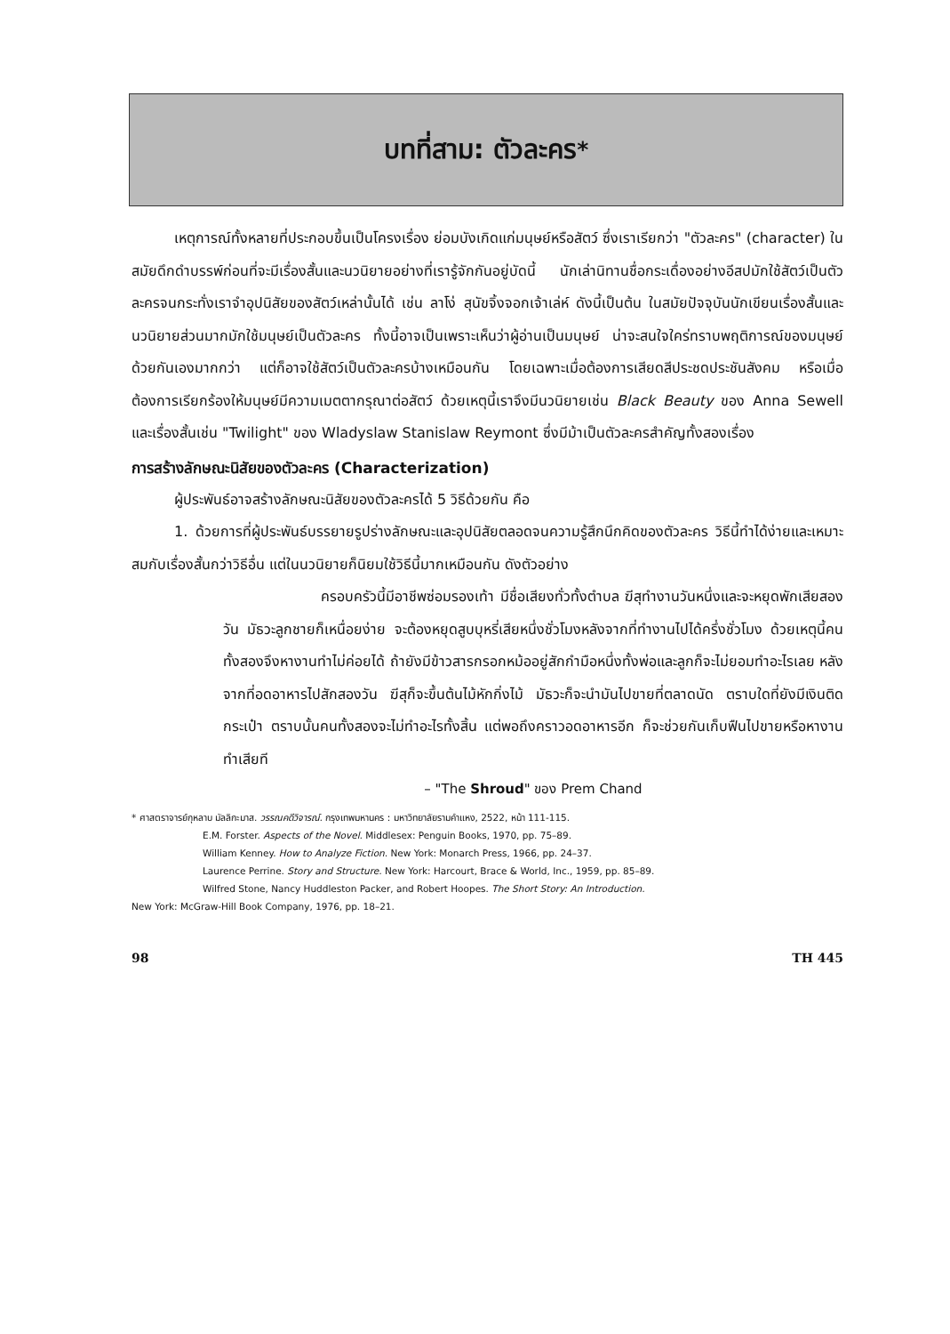บทที่สาม: ตัวละคร<sup>*</sup>
เหตุการณ์ทั้งหลายที่ประกอบขึ้นเป็นโครงเรื่อง ย่อมบังเกิดแก่มนุษย์หรือสัตว์ ซึ่งเราเรียกว่า "ตัวละคร" (character) ในสมัยดึกดำบรรพ์ก่อนที่จะมีเรื่องสั้นและนวนิยายอย่างที่เรารู้จักกันอยู่บัดนี้ นักเล่านิทานชื่อกระเดื่องอย่างอีสปมักใช้สัตว์เป็นตัวละครจนกระทั่งเราจำอุปนิสัยของสัตว์เหล่านั้นได้ เช่น ลาโง่ สุนัขจิ้งจอกเจ้าเล่ห์ ดังนี้เป็นต้น ในสมัยปัจจุบันนักเขียนเรื่องสั้นและนวนิยายส่วนมากมักใช้มนุษย์เป็นตัวละคร ทั้งนี้อาจเป็นเพราะเห็นว่าผู้อ่านเป็นมนุษย์ น่าจะสนใจใคร่ทราบพฤติการณ์ของมนุษย์ด้วยกันเองมากกว่า แต่ก็อาจใช้สัตว์เป็นตัวละครบ้างเหมือนกัน โดยเฉพาะเมื่อต้องการเสียดสีประชดประชันสังคม หรือเมื่อต้องการเรียกร้องให้มนุษย์มีความเมตตากรุณาต่อสัตว์ ด้วยเหตุนี้เราจึงมีนวนิยายเช่น Black Beauty ของ Anna Sewell และเรื่องสั้นเช่น "Twilight" ของ Wladyslaw Stanislaw Reymont ซึ่งมีม้าเป็นตัวละครสำคัญทั้งสองเรื่อง
การสร้างลักษณะนิสัยของตัวละคร (Characterization)
ผู้ประพันธ์อาจสร้างลักษณะนิสัยของตัวละครได้ 5 วิธีด้วยกัน คือ
1. ด้วยการที่ผู้ประพันธ์บรรยายรูปร่างลักษณะและอุปนิสัยตลอดจนความรู้สึกนึกคิดของตัวละคร วิธีนี้ทำได้ง่ายและเหมาะสมกับเรื่องสั้นกว่าวิธีอื่น แต่ในนวนิยายก็นิยมใช้วิธีนี้มากเหมือนกัน ดังตัวอย่าง
ครอบครัวนี้มีอาชีพซ่อมรองเท้า มีชื่อเสียงทั่วทั้งตำบล ฆีสุทำงานวันหนึ่งและจะหยุดพักเสียสองวัน มัธวะลูกชายก็เหนื่อยง่าย จะต้องหยุดสูบบุหรี่เสียหนึ่งชั่วโมงหลังจากที่ทำงานไปได้ครึ่งชั่วโมง ด้วยเหตุนี้คนทั้งสองจึงหางานทำไม่ค่อยได้ ถ้ายังมีข้าวสารกรอกหม้ออยู่สักกำมือหนึ่งทั้งพ่อและลูกก็จะไม่ยอมทำอะไรเลย หลังจากที่อดอาหารไปสักสองวัน ฆีสุก็จะขึ้นต้นไม้หักกิ่งไม้ มัธวะก็จะนำมันไปขายที่ตลาดนัด ตราบใดที่ยังมีเงินติดกระเป๋า ตราบนั้นคนทั้งสองจะไม่ทำอะไรทั้งสิ้น แต่พอถึงคราวอดอาหารอีก ก็จะช่วยกันเก็บฟืนไปขายหรือหางานทำเสียที
– "The Shroud" ของ Prem Chand
* ศาสตราจารย์กุหลาบ มัลลิกะมาส. วรรณคดีวิจารณ์. กรุงเทพมหานคร : มหาวิทยาลัยรามคำแหง, 2522, หน้า 111-115.
E.M. Forster. Aspects of the Novel. Middlesex: Penguin Books, 1970, pp. 75–89.
William Kenney. How to Analyze Fiction. New York: Monarch Press, 1966, pp. 24–37.
Laurence Perrine. Story and Structure. New York: Harcourt, Brace & World, Inc., 1959, pp. 85–89.
Wilfred Stone, Nancy Huddleston Packer, and Robert Hoopes. The Short Story: An Introduction.
New York: McGraw-Hill Book Company, 1976, pp. 18–21.
98 TH 445